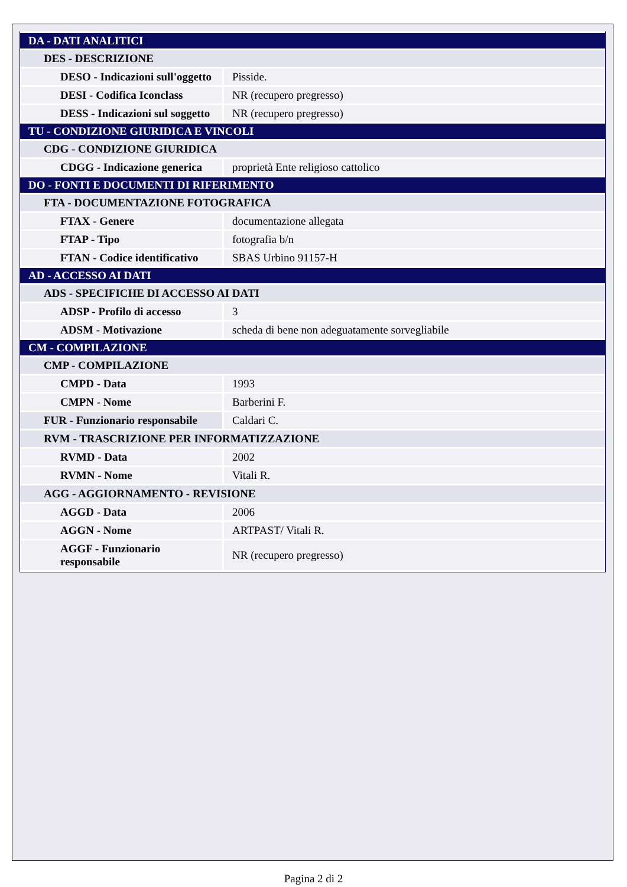| DA - DATI ANALITICI | |
| DES - DESCRIZIONE | |
| DESO - Indicazioni sull'oggetto | Pisside. |
| DESI - Codifica Iconclass | NR (recupero pregresso) |
| DESS - Indicazioni sul soggetto | NR (recupero pregresso) |
| TU - CONDIZIONE GIURIDICA E VINCOLI | |
| CDG - CONDIZIONE GIURIDICA | |
| CDGG - Indicazione generica | proprietà Ente religioso cattolico |
| DO - FONTI E DOCUMENTI DI RIFERIMENTO | |
| FTA - DOCUMENTAZIONE FOTOGRAFICA | |
| FTAX - Genere | documentazione allegata |
| FTAP - Tipo | fotografia b/n |
| FTAN - Codice identificativo | SBAS Urbino 91157-H |
| AD - ACCESSO AI DATI | |
| ADS - SPECIFICHE DI ACCESSO AI DATI | |
| ADSP - Profilo di accesso | 3 |
| ADSM - Motivazione | scheda di bene non adeguatamente sorvegliabile |
| CM - COMPILAZIONE | |
| CMP - COMPILAZIONE | |
| CMPD - Data | 1993 |
| CMPN - Nome | Barberini F. |
| FUR - Funzionario responsabile | Caldari C. |
| RVM - TRASCRIZIONE PER INFORMATIZZAZIONE | |
| RVMD - Data | 2002 |
| RVMN - Nome | Vitali R. |
| AGG - AGGIORNAMENTO - REVISIONE | |
| AGGD - Data | 2006 |
| AGGN - Nome | ARTPAST/ Vitali R. |
| AGGF - Funzionario responsabile | NR (recupero pregresso) |
Pagina 2 di 2